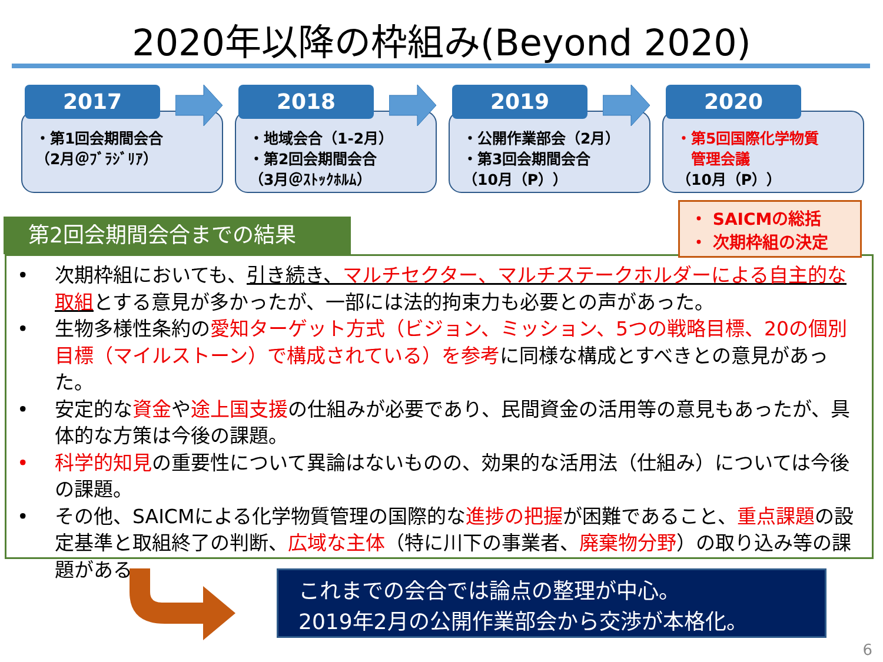2020年以降の枠組み(Beyond 2020)
2017
・第1回会期間会合
（2月＠ﾌﾞﾗｼﾞﾘｱ）
2018
・地域会合（1-2月）
・第2回会期間会合
（3月＠ｽﾄｯｸﾎﾙﾑ）
2019
・公開作業部会（2月）
・第3回会期間会合
（10月（P））
2020
・第5回国際化学物質
　管理会議
（10月（P））
・ SAICMの総括
・ 次期枠組の決定
第2回会期間会合までの結果
• 次期枠組においても、引き続き、マルチセクター、マルチステークホルダーによる自主的な取組とする意見が多かったが、一部には法的拘束力も必要との声があった。
• 生物多様性条約の愛知ターゲット方式（ビジョン、ミッション、5つの戦略目標、20の個別目標（マイルストーン）で構成されている）を参考に同様な構成とすべきとの意見があった。
• 安定的な資金や途上国支援の仕組みが必要であり、民間資金の活用等の意見もあったが、具体的な方策は今後の課題。
• 科学的知見の重要性について異論はないものの、効果的な活用法（仕組み）については今後の課題。
• その他、SAICMによる化学物質管理の国際的な進捗の把握が困難であること、重点課題の設定基準と取組終了の判断、広域な主体（特に川下の事業者、廃棄物分野）の取り込み等の課題がある。
これまでの会合では論点の整理が中心。
2019年2月の公開作業部会から交渉が本格化。
6